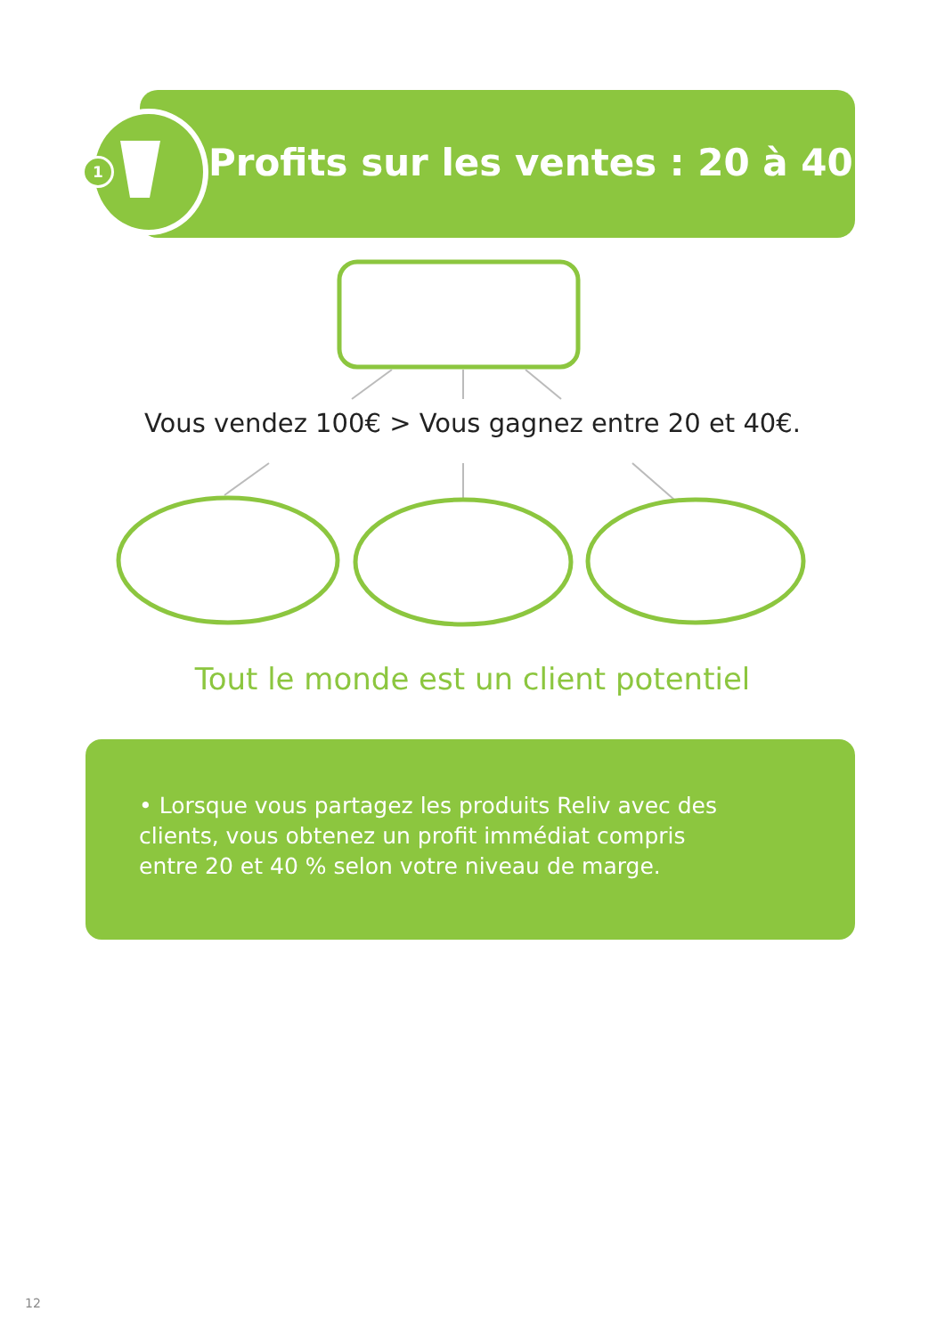1
Profits sur les ventes : 20 à 40 %
Vous vendez 100€ > Vous gagnez entre 20 et 40€.
Tout le monde est un client potentiel
• Lorsque vous partagez les produits Reliv avec des clients, vous obtenez un profit immédiat compris entre 20 et 40 % selon votre niveau de marge.
12